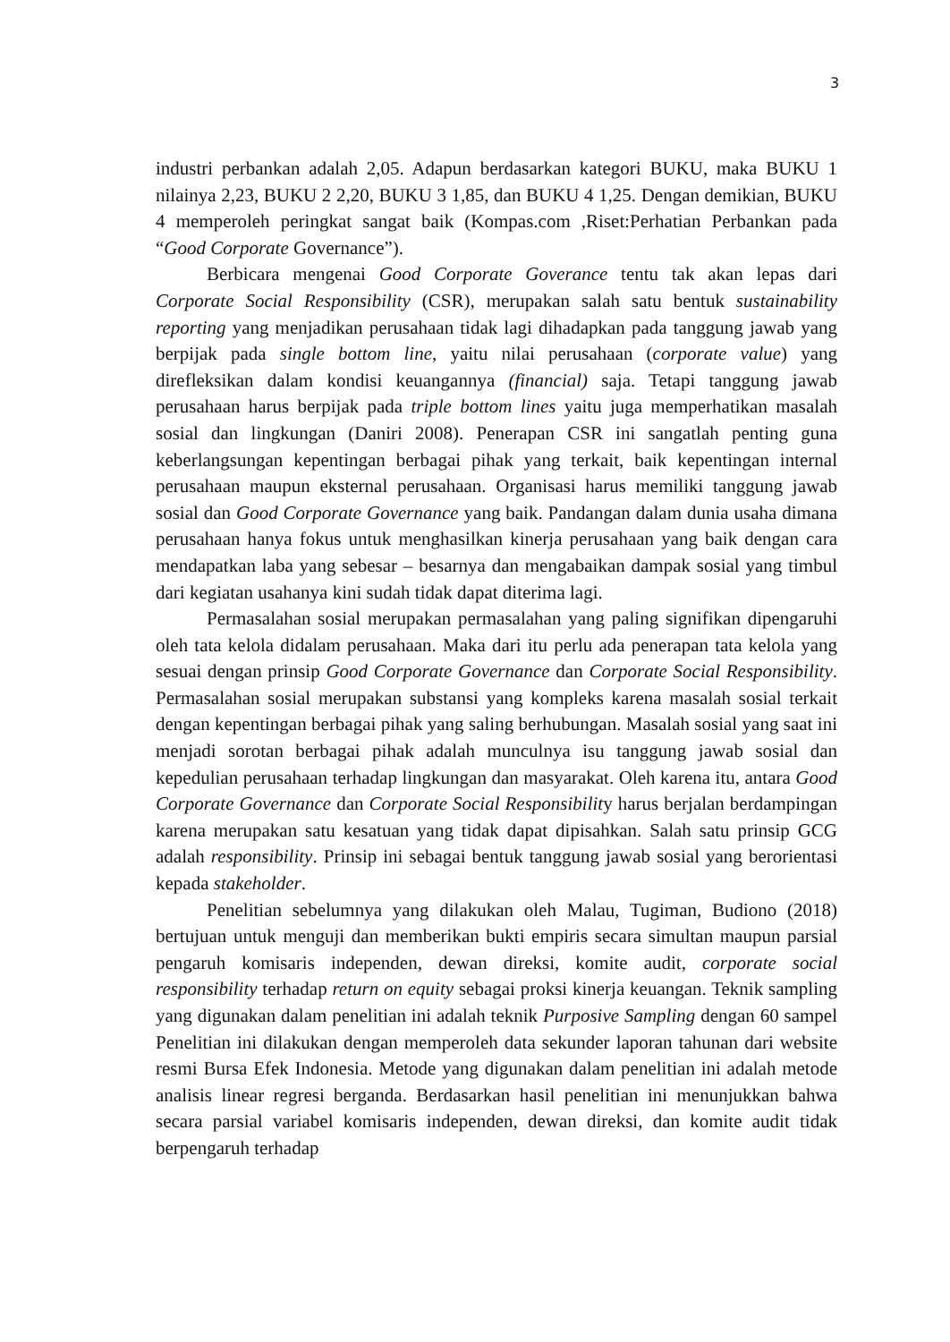3
industri perbankan adalah 2,05. Adapun berdasarkan kategori BUKU, maka BUKU 1 nilainya 2,23, BUKU 2 2,20, BUKU 3 1,85, dan BUKU 4 1,25. Dengan demikian, BUKU 4 memperoleh peringkat sangat baik (Kompas.com ,Riset:Perhatian Perbankan pada “Good Corporate Governance”).
Berbicara mengenai Good Corporate Goverance tentu tak akan lepas dari Corporate Social Responsibility (CSR), merupakan salah satu bentuk sustainability reporting yang menjadikan perusahaan tidak lagi dihadapkan pada tanggung jawab yang berpijak pada single bottom line, yaitu nilai perusahaan (corporate value) yang direfleksikan dalam kondisi keuangannya (financial) saja. Tetapi tanggung jawab perusahaan harus berpijak pada triple bottom lines yaitu juga memperhatikan masalah sosial dan lingkungan (Daniri 2008). Penerapan CSR ini sangatlah penting guna keberlangsungan kepentingan berbagai pihak yang terkait, baik kepentingan internal perusahaan maupun eksternal perusahaan. Organisasi harus memiliki tanggung jawab sosial dan Good Corporate Governance yang baik. Pandangan dalam dunia usaha dimana perusahaan hanya fokus untuk menghasilkan kinerja perusahaan yang baik dengan cara mendapatkan laba yang sebesar – besarnya dan mengabaikan dampak sosial yang timbul dari kegiatan usahanya kini sudah tidak dapat diterima lagi.
Permasalahan sosial merupakan permasalahan yang paling signifikan dipengaruhi oleh tata kelola didalam perusahaan. Maka dari itu perlu ada penerapan tata kelola yang sesuai dengan prinsip Good Corporate Governance dan Corporate Social Responsibility. Permasalahan sosial merupakan substansi yang kompleks karena masalah sosial terkait dengan kepentingan berbagai pihak yang saling berhubungan. Masalah sosial yang saat ini menjadi sorotan berbagai pihak adalah munculnya isu tanggung jawab sosial dan kepedulian perusahaan terhadap lingkungan dan masyarakat. Oleh karena itu, antara Good Corporate Governance dan Corporate Social Responsibility harus berjalan berdampingan karena merupakan satu kesatuan yang tidak dapat dipisahkan. Salah satu prinsip GCG adalah responsibility. Prinsip ini sebagai bentuk tanggung jawab sosial yang berorientasi kepada stakeholder.
Penelitian sebelumnya yang dilakukan oleh Malau, Tugiman, Budiono (2018) bertujuan untuk menguji dan memberikan bukti empiris secara simultan maupun parsial pengaruh komisaris independen, dewan direksi, komite audit, corporate social responsibility terhadap return on equity sebagai proksi kinerja keuangan. Teknik sampling yang digunakan dalam penelitian ini adalah teknik Purposive Sampling dengan 60 sampel Penelitian ini dilakukan dengan memperoleh data sekunder laporan tahunan dari website resmi Bursa Efek Indonesia. Metode yang digunakan dalam penelitian ini adalah metode analisis linear regresi berganda. Berdasarkan hasil penelitian ini menunjukkan bahwa secara parsial variabel komisaris independen, dewan direksi, dan komite audit tidak berpengaruh terhadap